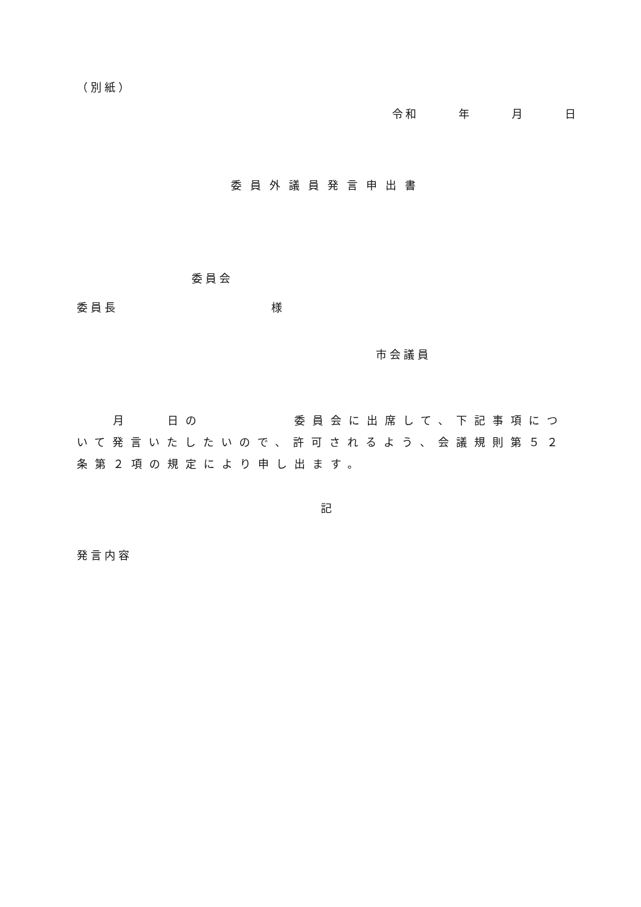（別紙）
令和　　　年　　　月　　　日
委員外議員発言申出書
委員会
委員長　　　　　　　　　　　様
市会議員
　　月　　日の　　　　　委員会に出席して、下記事項について発言いたしたいので、許可されるよう、会議規則第５２条第２項の規定により申し出ます。
記
発言内容